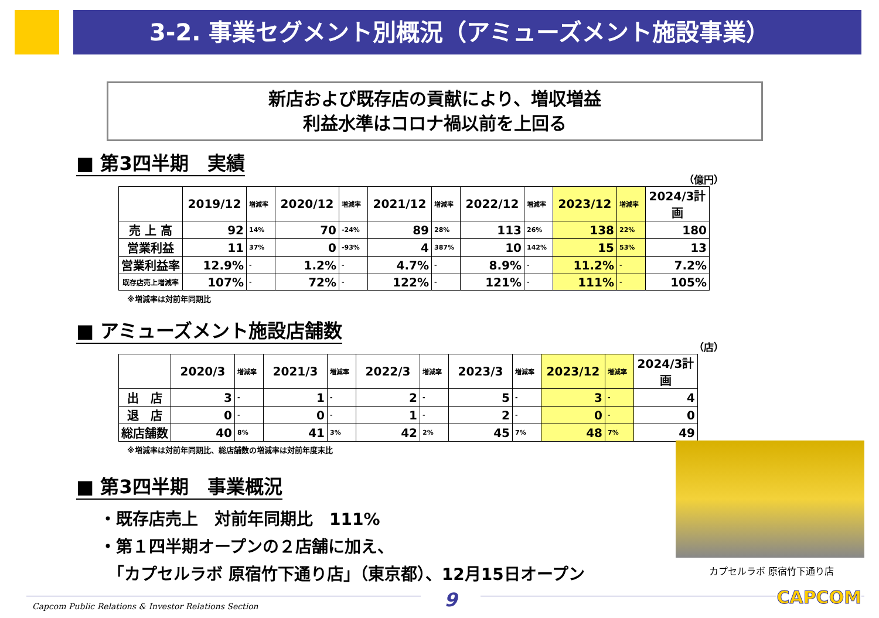3-2. 事業セグメント別概況（アミューズメント施設事業）
新店および既存店の貢献により、増収増益
利益水準はコロナ禍以前を上回る
■ 第3四半期　実績
（億円）
| | 2019/12 | 増減率 | 2020/12 | 増減率 | 2021/12 | 増減率 | 2022/12 | 増減率 | 2023/12 | 増減率 | 2024/3計画 |
| --- | --- | --- | --- | --- | --- | --- | --- | --- | --- | --- | --- |
| 売 上 高 | 92 | 14% | 70 | -24% | 89 | 28% | 113 | 26% | 138 | 22% | 180 |
| 営業利益 | 11 | 37% | 0 | -93% | 4 | 387% | 10 | 142% | 15 | 53% | 13 |
| 営業利益率 | 12.9% | - | 1.2% | - | 4.7% | - | 8.9% | - | 11.2% | - | 7.2% |
| 既存店売上増減率 | 107% | - | 72% | - | 122% | - | 121% | - | 111% | - | 105% |
※増減率は対前年同期比
■ アミューズメント施設店舗数
（店）
| | 2020/3 | 増減率 | 2021/3 | 増減率 | 2022/3 | 増減率 | 2023/3 | 増減率 | 2023/12 | 増減率 | 2024/3計画 |
| --- | --- | --- | --- | --- | --- | --- | --- | --- | --- | --- | --- |
| 出 店 | 3 | - | 1 | - | 2 | - | 5 | - | 3 | - | 4 |
| 退 店 | 0 | - | 0 | - | 1 | - | 2 | - | 0 | - | 0 |
| 総店舗数 | 40 | 8% | 41 | 3% | 42 | 2% | 45 | 7% | 48 | 7% | 49 |
※増減率は対前年同期比、総店舗数の増減率は対前年度末比
■ 第3四半期　事業概況
・既存店売上　対前年同期比　111%
・第１四半期オープンの２店舗に加え、
　「カプセルラボ 原宿竹下通り店」（東京都）、12月15日オープン
カプセルラボ 原宿竹下通り店
Capcom Public Relations & Investor Relations Section
9 CAPCOM